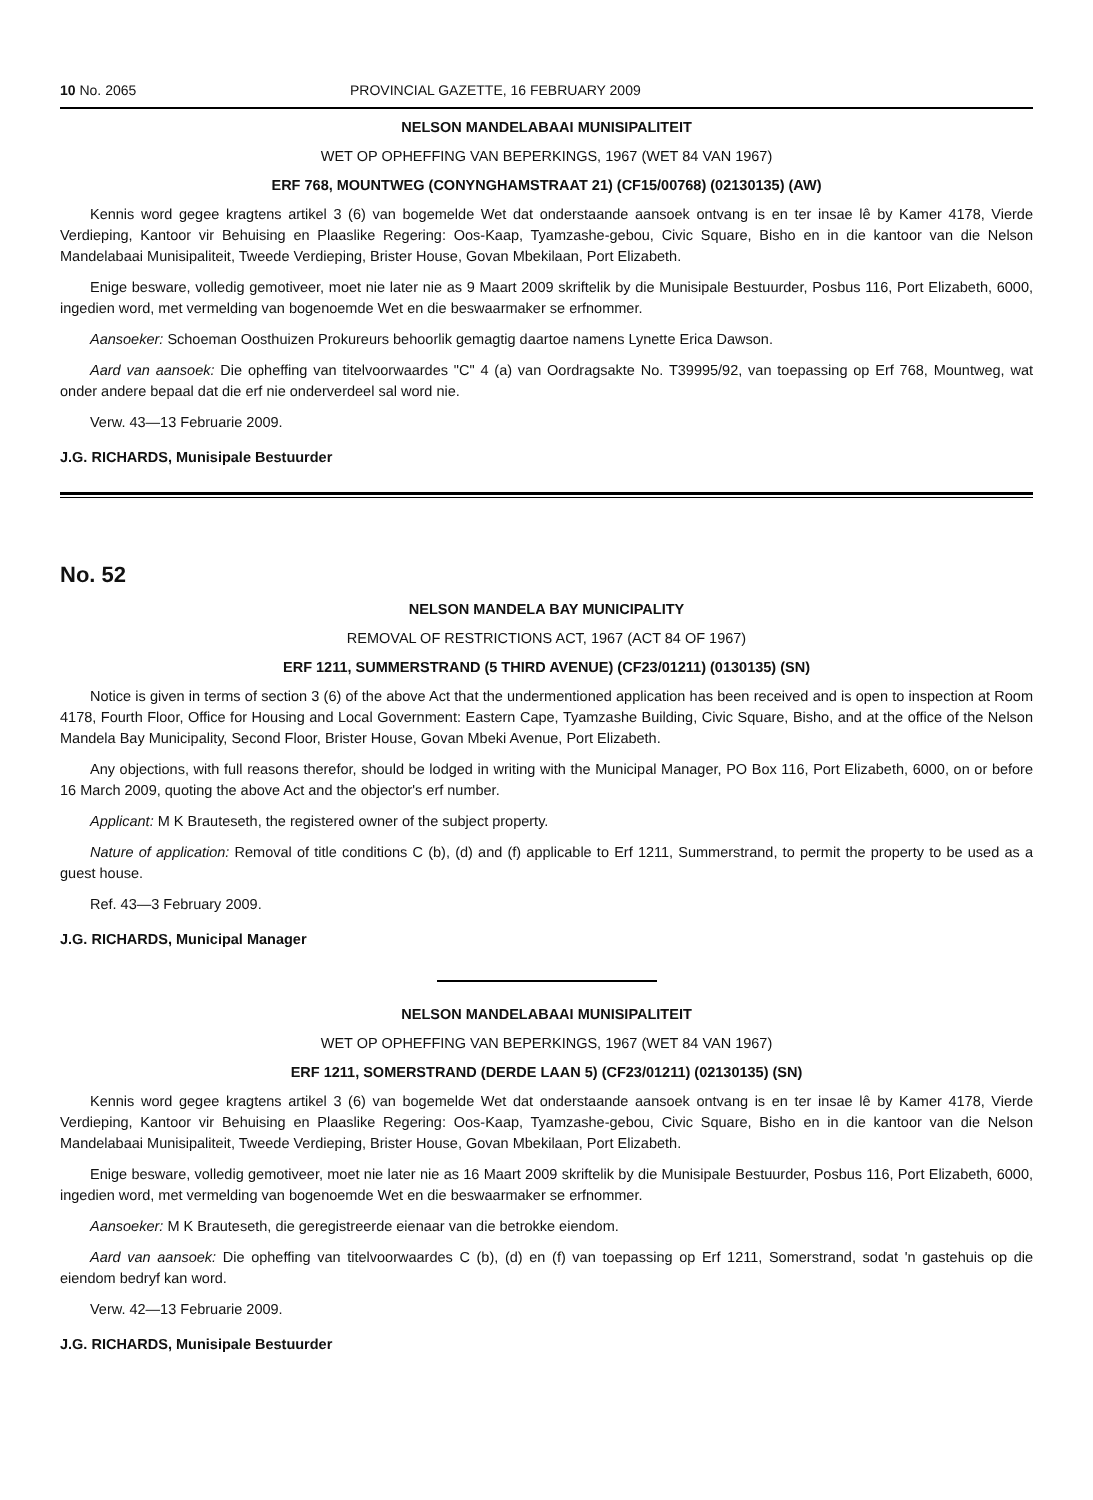10 No. 2065 PROVINCIAL GAZETTE, 16 FEBRUARY 2009
NELSON MANDELABAAI MUNISIPALITEIT
WET OP OPHEFFING VAN BEPERKINGS, 1967 (WET 84 VAN 1967)
ERF 768, MOUNTWEG (CONYNGHAMSTRAAT 21) (CF15/00768) (02130135) (AW)
Kennis word gegee kragtens artikel 3 (6) van bogemelde Wet dat onderstaande aansoek ontvang is en ter insae lê by Kamer 4178, Vierde Verdieping, Kantoor vir Behuising en Plaaslike Regering: Oos-Kaap, Tyamzashe-gebou, Civic Square, Bisho en in die kantoor van die Nelson Mandelabaai Munisipaliteit, Tweede Verdieping, Brister House, Govan Mbekilaan, Port Elizabeth.
Enige besware, volledig gemotiveer, moet nie later nie as 9 Maart 2009 skriftelik by die Munisipale Bestuurder, Posbus 116, Port Elizabeth, 6000, ingedien word, met vermelding van bogenoemde Wet en die beswaarmaker se erfnommer.
Aansoeker: Schoeman Oosthuizen Prokureurs behoorlik gemagtig daartoe namens Lynette Erica Dawson.
Aard van aansoek: Die opheffing van titelvoorwaardes "C" 4 (a) van Oordragsakte No. T39995/92, van toepassing op Erf 768, Mountweg, wat onder andere bepaal dat die erf nie onderverdeel sal word nie.
Verw. 43—13 Februarie 2009.
J.G. RICHARDS, Munisipale Bestuurder
No. 52
NELSON MANDELA BAY MUNICIPALITY
REMOVAL OF RESTRICTIONS ACT, 1967 (ACT 84 OF 1967)
ERF 1211, SUMMERSTRAND (5 THIRD AVENUE) (CF23/01211) (0130135) (SN)
Notice is given in terms of section 3 (6) of the above Act that the undermentioned application has been received and is open to inspection at Room 4178, Fourth Floor, Office for Housing and Local Government: Eastern Cape, Tyamzashe Building, Civic Square, Bisho, and at the office of the Nelson Mandela Bay Municipality, Second Floor, Brister House, Govan Mbeki Avenue, Port Elizabeth.
Any objections, with full reasons therefor, should be lodged in writing with the Municipal Manager, PO Box 116, Port Elizabeth, 6000, on or before 16 March 2009, quoting the above Act and the objector's erf number.
Applicant: M K Brauteseth, the registered owner of the subject property.
Nature of application: Removal of title conditions C (b), (d) and (f) applicable to Erf 1211, Summerstrand, to permit the property to be used as a guest house.
Ref. 43—3 February 2009.
J.G. RICHARDS, Municipal Manager
NELSON MANDELABAAI MUNISIPALITEIT
WET OP OPHEFFING VAN BEPERKINGS, 1967 (WET 84 VAN 1967)
ERF 1211, SOMERSTRAND (DERDE LAAN 5) (CF23/01211) (02130135) (SN)
Kennis word gegee kragtens artikel 3 (6) van bogemelde Wet dat onderstaande aansoek ontvang is en ter insae lê by Kamer 4178, Vierde Verdieping, Kantoor vir Behuising en Plaaslike Regering: Oos-Kaap, Tyamzashe-gebou, Civic Square, Bisho en in die kantoor van die Nelson Mandelabaai Munisipaliteit, Tweede Verdieping, Brister House, Govan Mbekilaan, Port Elizabeth.
Enige besware, volledig gemotiveer, moet nie later nie as 16 Maart 2009 skriftelik by die Munisipale Bestuurder, Posbus 116, Port Elizabeth, 6000, ingedien word, met vermelding van bogenoemde Wet en die beswaarmaker se erfnommer.
Aansoeker: M K Brauteseth, die geregistreerde eienaar van die betrokke eiendom.
Aard van aansoek: Die opheffing van titelvoorwaardes C (b), (d) en (f) van toepassing op Erf 1211, Somerstrand, sodat 'n gastehuis op die eiendom bedryf kan word.
Verw. 42—13 Februarie 2009.
J.G. RICHARDS, Munisipale Bestuurder